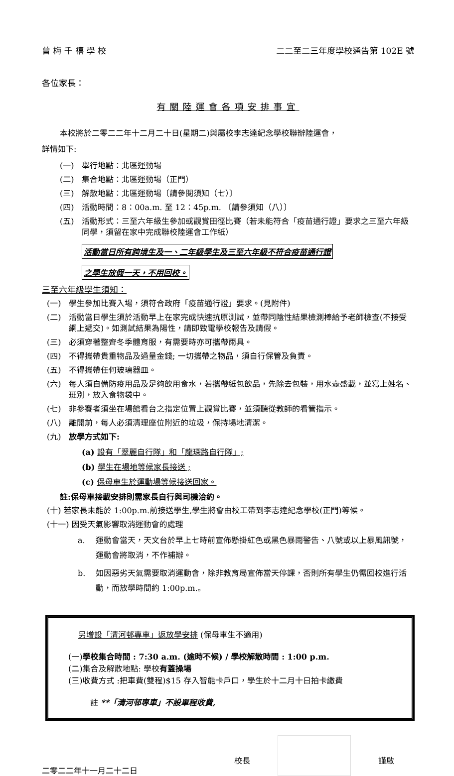曾 梅 千 禧 學 校 二二至二三年度學校通告第 102E 號
各位家長：
有關陸運會各項安排事宜
本校將於二零二二年十二月二十日(星期二)與屬校李志達紀念學校聯辦陸運會，
詳情如下:
(一) 舉行地點：北區運動場
(二) 集合地點：北區運動場（正門）
(三) 解散地點：北區運動場〔請參閱須知（七）〕
(四) 活動時間：8：00a.m. 至 12：45p.m. 〔請參須知（八）〕
(五) 活動形式：三至六年級生參加或觀賞田徑比賽（若未能符合「疫苗通行證」要求之三至六年級同學，須留在家中完成聯校陸運會工作紙）
活動當日所有跨境生及一、二年級學生及三至六年級不符合疫苗通行證
之學生放假一天，不用回校。
三至六年級學生須知：
(一) 學生參加比賽入場，須符合政府「疫苗通行證」要求。(見附件)
(二) 活動當日學生須於活動早上在家完成快速抗原測試，並帶同陰性結果檢測棒給予老師檢查(不接受網上遞交)。如測試結果為陽性，請即致電學校報告及請假。
(三) 必須穿著整齊冬季體育服，有需要時亦可攜帶雨具。
(四) 不得攜帶貴重物品及過量金錢; 一切攜帶之物品，須自行保管及負責。
(五) 不得攜帶任何玻璃器皿。
(六) 每人須自備防疫用品及足夠飲用食水，若攜帶紙包飲品，先除去包裝，用水壺盛載，並寫上姓名、班別，放入食物袋中。
(七) 非參賽者須坐在場館看台之指定位置上觀賞比賽，並須聽從教師的看管指示。
(八) 離開前，每人必須清理座位附近的垃圾，保持場地清潔。
(九) 放學方式如下:
(a) 設有「翠麗自行隊」和「龍琛路自行隊」;
(b) 學生在場地等候家長接送 ;
(c) 保母車生於運動場等候接送回家。
註:保母車接載安排則需家長自行與司機洽約。
(十) 若家長未能於 1:00p.m.前接送學生,學生將會由校工帶到李志達紀念學校(正門)等候。
(十一) 因受天氣影響取消運動會的處理
a. 運動會當天，天文台於早上七時前宣佈懸掛紅色或黑色暴雨警告、八號或以上暴風訊號，運動會將取消，不作補辦。
b. 如因惡劣天氣需要取消運動會，除非教育局宣佈當天停課，否則所有學生仍需回校進行活動，而放學時間約 1:00p.m.。
另增設「清河邨專車」返放學安排 (保母車生不適用)
(一)學校集合時間 : 7:30 a.m. (逾時不候) / 學校解散時間 : 1:00 p.m.
(二)集合及解散地點: 學校有蓋操場
(三)收費方式 :把車費(雙程)$15 存入智能卡戶口，學生於十二月十日拍卡繳費
註 **「清河邨專車」不設單程收費,
二零二二年十一月二十二日 校長 謹啟